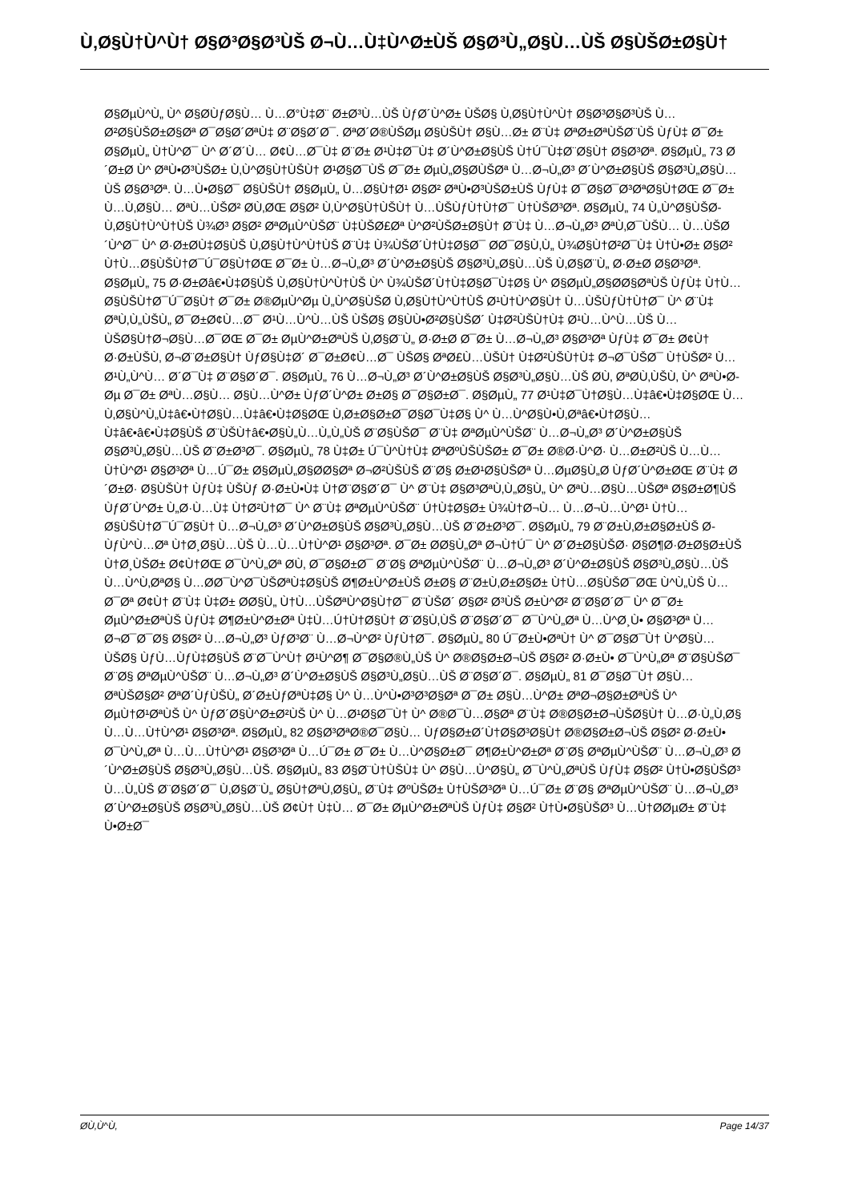Ù‚Ø§Ù†Ù^Ù† Ø§Ø³Ø§Ø³ÙŠ Ø¬Ù…Ù‡Ù^Ø±ÙŠ Ø§Ø³Ù„Ø§Ù…ÙŠ Ø§ÙŠØ±Ø§Ù†
Ø§ØµÙ^Ù„ Ù^ Ø§Ø­ÙƒØ§Ù… Ù…Ø°Ù‡Ø¨ Ø±Ø³Ù…ÙŠ ÙƒØ´Ù^Ø± ÙŠØ§ Ù‚Ø§Ù†Ù^Ù† Ø§Ø³Ø§Ø³ÙŠ Ù…Ø²Ø§ÙŠØ±Ø§Øª Ø¯Ø§Ø´ØªÙ‡ Ø¨Ø§Ø´Ø¯. ØªØ´Ø®ÙŠØµ Ø§ÙŠÙ† Ø§Ù…Ø± Ø¨Ù‡ ØªØ±ØªÙŠØ¨ÙŠ ÙƒÙ‡ Ø¯Ø± Ø§ØµÙ„ Ù†Ù^Ø¯ Ù^ Ø´Ø´Ù… Ø¢Ù…Ø¯Ù‡ Ø¨Ø± Ø¹Ù‡Ø¯Ù‡ Ø´Ù^Ø±Ø§ÙŠ Ù†Ú¯Ù‡Ø¨Ø§Ù† Ø§Ø³Øª. Ø§ØµÙ„ 73 Ø´Ø±Ø­ Ù^ ØªÙ•Ø³ÙŠØ± Ù‚Ù^Ø§Ù†ÙŠÙ† Ø¹Ø§Ø¯ÙŠ Ø¯Ø± ØµÙ„Ø§Ø­ÙŠØª Ù…Ø¬Ù„Ø³ Ø´Ù^Ø±Ø§ÙŠ Ø§Ø³Ù„Ø§Ù…ÙŠ Ø§Ø³Øª. Ù…Ù•Ø§Ø¯ Ø§ÙŠÙ† Ø§ØµÙ„ Ù…Ø§Ù†Ø¹ Ø§Ø² ØªÙ•Ø³ÙŠØ±ÙŠ ÙƒÙ‡ Ø¯Ø§Ø¯Ø³ØªØ§Ù†ØŒ Ø¯Ø± Ù…Ù‚Ø§Ù… ØªÙ…ÙŠØ² Ø­Ù‚ØŒ Ø§Ø² Ù‚Ù^Ø§Ù†ÙŠÙ† Ù…ÙŠÙƒÙ†Ù†Ø¯ Ù†ÙŠØ³Øª. Ø§ØµÙ„ 74 Ù„Ù^Ø§ÙŠØ­ Ù‚Ø§Ù†Ù^Ù†ÙŠ Ù¾Ø³ Ø§Ø² ØªØµÙ^ÙŠØ¨ Ù‡ÙŠØ£Øª Ù^Ø²ÙŠØ±Ø§Ù† Ø¨Ù‡ Ù…Ø¬Ù„Ø³ ØªÙ‚Ø¯ÙŠÙ… Ù…ÙŠØ´Ù^Ø¯ Ù^ Ø·Ø±Ø­Ù‡Ø§ÙŠ Ù‚Ø§Ù†Ù^Ù†ÙŠ Ø¨Ù‡ Ù¾ÙŠØ´Ù†Ù‡Ø§Ø¯ Ø­Ø¯Ø§Ù‚Ù„ Ù¾Ø§Ù†Ø²Ø¯Ù‡ Ù†Ù•Ø± Ø§Ø² Ù†Ù…Ø§ÙŠÙ†Ø¯Ú¯Ø§Ù†ØŒ Ø¯Ø± Ù…Ø¬Ù„Ø³ Ø´Ù^Ø±Ø§ÙŠ Ø§Ø³Ù„Ø§Ù…ÙŠ Ù‚Ø§Ø¨Ù„ Ø·Ø±Ø­ Ø§Ø³Øª. Ø§ØµÙ„ 75 Ø·Ø±Ø­â€•Ù‡Ø§ÙŠ Ù‚Ø§Ù†Ù^Ù†ÙŠ Ù^ Ù¾ÙŠØ´Ù†Ù‡Ø§Ø¯Ù‡Ø§ Ù^ Ø§ØµÙ„Ø§Ø­Ø§ØªÙŠ ÙƒÙ‡ Ù†Ù…Ø§ÙŠÙ†Ø¯Ú¯Ø§Ù† Ø¯Ø± Ø®ØµÙ^Øµ Ù„Ù^Ø§ÙŠØ­ Ù‚Ø§Ù†Ù^Ù†ÙŠ Ø¹Ù†Ù^Ø§Ù† Ù…ÙŠÙƒÙ†Ù†Ø¯ Ù^ Ø¨Ù‡ ØªÙ‚Ù„ÙŠÙ„ Ø¯Ø±Ø¢Ù…Ø¯ Ø¹Ù…Ù^Ù…ÙŠ ÙŠØ§ Ø§ÙÙ•Ø²Ø§ÙŠØ´ Ù‡Ø²ÙŠÙ†Ù‡ Ø¹Ù…Ù^Ù…ÙŠ Ù…ÙŠØ§Ù†Ø¬Ø§Ù…Ø¯ØŒ Ø¯Ø± ØµÙ^Ø±ØªÙŠ Ù‚Ø§Ø¨Ù„ Ø·Ø±Ø­ Ø¯Ø± Ù…Ø¬Ù„Ø³ Ø§Ø³Øª ÙƒÙ‡ Ø¯Ø± Ø¢Ù† Ø·Ø±ÙŠÙ‚ Ø¬Ø¨Ø±Ø§Ù† ÙƒØ§Ù‡Ø´ Ø¯Ø±Ø¢Ù…Ø¯ ÙŠØ§ ØªØ£Ù…ÙŠÙ† Ù‡Ø²ÙŠÙ†Ù‡ Ø¬Ø¯ÙŠØ¯ Ù†ÙŠØ² Ù…Ø¹Ù„Ù^Ù… Ø´Ø¯Ù‡ Ø¨Ø§Ø´Ø¯. Ø§ØµÙ„ 76 Ù…Ø¬Ù„Ø³ Ø´Ù^Ø±Ø§ÙŠ Ø§Ø³Ù„Ø§Ù…ÙŠ Ø­Ù‚ ØªØ­Ù‚ÙŠÙ‚ Ù^ ØªÙ•Ø­Øµ Ø¯Ø± ØªÙ…Ø§Ù… Ø§Ù…Ù^Ø± ÙƒØ´Ù^Ø± Ø±Ø§ Ø¯Ø§Ø±Ø¯. Ø§ØµÙ„ 77 Ø¹Ù‡Ø¯Ù†Ø§Ù…Ù‡â€•Ù‡Ø§ØŒ Ù…Ù‚Ø§Ù^Ù„Ù‡â€•Ù†Ø§Ù…Ù‡â€•Ù‡Ø§ØŒ Ù‚Ø±Ø§Ø±Ø¯Ø§Ø¯Ù‡Ø§ Ù^ Ù…Ù^Ø§Ù•Ù‚Øªâ€•Ù†Ø§Ù…Ù‡â€•â€•Ù‡Ø§ÙŠ Ø¨ÙŠÙ†â€•Ø§Ù„Ù…Ù„Ù„ÙŠ Ø¨Ø§ÙŠØ¯ Ø¨Ù‡ ØªØµÙ^ÙŠØ¨ Ù…Ø¬Ù„Ø³ Ø´Ù^Ø±Ø§ÙŠ Ø§Ø³Ù„Ø§Ù…ÙŠ Ø¨Ø±Ø³Ø¯. Ø§ØµÙ„ 78 Ù‡Ø± Ú¯Ù^Ù†Ù‡ ØªØºÙŠÙŠØ± Ø¯Ø± Ø®Ø·Ù^Ø· Ù…Ø±Ø²ÙŠ Ù…Ù…Ù†Ù^Ø¹ Ø§Ø³Øª Ù…Ú¯Ø± Ø§ØµÙ„Ø§Ø­Ø§Øª Ø¬Ø²ÙŠÙŠ Ø¨Ø§ Ø±Ø¹Ø§ÙŠØª Ù…ØµØ§Ù„Ø­ ÙƒØ´Ù^Ø±ØŒ Ø¨Ù‡ Ø´Ø±Ø· Ø§ÙŠÙ† ÙƒÙ‡ ÙŠÙƒ Ø·Ø±Ù•Ù‡ Ù†Ø¨Ø§Ø´Ø¯ Ù^ Ø¨Ù‡ Ø§Ø³ØªÙ‚Ù„Ø§Ù„ Ù^ ØªÙ…Ø§Ù…ÙŠØª Ø§Ø±Ø¶ÙŠ ÙƒØ´Ù^Ø± Ù„Ø·Ù…Ù‡ Ù†Ø²Ù†Ø¯ Ù^ Ø¨Ù‡ ØªØµÙ^ÙŠØ¨ Ú†Ù‡Ø§Ø± Ù¾Ù†Ø¬Ù… Ù…Ø¬Ù…Ù^Ø¹ Ù†Ù…Ø§ÙŠÙ†Ø¯Ú¯Ø§Ù† Ù…Ø¬Ù„Ø³ Ø´Ù^Ø±Ø§ÙŠ Ø§Ø³Ù„Ø§Ù…ÙŠ Ø¨Ø±Ø³Ø¯. Ø§ØµÙ„ 79 Ø¨Ø±Ù‚Ø±Ø§Ø±ÙŠ Ø­ÙƒÙ^Ù…Øª Ù†Ø¸Ø§Ù…ÙŠ Ù…Ù…Ù†Ù^Ø¹ Ø§Ø³Øª. Ø¯Ø± Ø­Ø§Ù„Øª Ø¬Ù†Ú¯ Ù^ Ø´Ø±Ø§ÙŠØ· Ø§Ø¶Ø·Ø±Ø§Ø±ÙŠ Ù†Ø¸ÙŠØ± Ø¢Ù†ØŒ Ø¯Ù^Ù„Øª Ø­Ù‚ Ø¯Ø§Ø±Ø¯ Ø¨Ø§ ØªØµÙ^ÙŠØ¨ Ù…Ø¬Ù„Ø³ Ø´Ù^Ø±Ø§ÙŠ Ø§Ø³Ù„Ø§Ù…ÙŠ Ù…Ù^Ù‚ØªØ§ Ù…Ø­Ø¯Ù^Ø¯ÙŠØªÙ‡Ø§ÙŠ Ø¶Ø±Ù^Ø±ÙŠ Ø±Ø§ Ø¨Ø±Ù‚Ø±Ø§Ø± Ù†Ù…Ø§ÙŠØ¯ØŒ Ù^Ù„ÙŠ Ù…Ø¯Øª Ø¢Ù† Ø¨Ù‡ Ù‡Ø± Ø­Ø§Ù„ Ù†Ù…ÙŠØªÙ^Ø§Ù†Ø¯ Ø¨ÙŠØ´ Ø§Ø² Ø³ÙŠ Ø±Ù^Ø² Ø¨Ø§Ø´Ø¯ Ù^ Ø¯Ø± ØµÙ^Ø±ØªÙŠ ÙƒÙ‡ Ø¶Ø±Ù^Ø±Øª Ù‡Ù…Ú†Ù†Ø§Ù† Ø¨Ø§Ù‚ÙŠ Ø¨Ø§Ø´Ø¯ Ø¯Ù^Ù„Øª Ù…Ù^Ø¸Ù• Ø§Ø³Øª Ù…Ø¬Ø¯Ø¯Ø§ Ø§Ø² Ù…Ø¬Ù„Ø³ ÙƒØ³Ø¨ Ù…Ø¬Ù^Ø² ÙƒÙ†Ø¯. Ø§ØµÙ„ 80 Ú¯Ø±Ù•ØªÙ† Ù^ Ø¯Ø§Ø¯Ù† Ù^Ø§Ù… ÙŠØ§ ÙƒÙ…ÙƒÙ‡Ø§ÙŠ Ø¨Ø¯Ù^Ù† Ø¹Ù^Ø¶ Ø¯Ø§Ø®Ù„ÙŠ Ù^ Ø®Ø§Ø±Ø¬ÙŠ Ø§Ø² Ø·Ø±Ù• Ø¯Ù^Ù„Øª Ø¨Ø§ÙŠØ¯ Ø¨Ø§ ØªØµÙ^ÙŠØ¨ Ù…Ø¬Ù„Ø³ Ø´Ù^Ø±Ø§ÙŠ Ø§Ø³Ù„Ø§Ù…ÙŠ Ø¨Ø§Ø´Ø¯. Ø§ØµÙ„ 81 Ø¯Ø§Ø¯Ù† Ø§Ù…ØªÙŠØ§Ø² ØªØ´ÙƒÙŠÙ„ Ø´Ø±ÙƒØªÙ‡Ø§ Ù^ Ù…Ù^Ù•Ø³Ø³Ø§Øª Ø¯Ø± Ø§Ù…Ù^Ø± ØªØ¬Ø§Ø±ØªÙŠ Ù^ ØµÙ†Ø¹ØªÙŠ Ù^ ÙƒØ´Ø§Ù^Ø±Ø²ÙŠ Ù^ Ù…Ø¹Ø§Ø¯Ù† Ù^ Ø®Ø¯Ù…Ø§Øª Ø¨Ù‡ Ø®Ø§Ø±Ø¬ÙŠØ§Ù† Ù…Ø·Ù„Ù‚Ø§ Ù…Ù…Ù†Ù^Ø¹ Ø§Ø³Øª. Ø§ØµÙ„ 82 Ø§Ø³ØªØ®Ø¯Ø§Ù… ÙƒØ§Ø±Ø´Ù†Ø§Ø³Ø§Ù† Ø®Ø§Ø±Ø¬ÙŠ Ø§Ø² Ø·Ø±Ù• Ø¯Ù^Ù„Øª Ù…Ù…Ù†Ù^Ø¹ Ø§Ø³Øª Ù…Ú¯Ø± Ø¯Ø± Ù…Ù^Ø§Ø±Ø¯ Ø¶Ø±Ù^Ø±Øª Ø¨Ø§ ØªØµÙ^ÙŠØ¨ Ù…Ø¬Ù„Ø³ Ø´Ù^Ø±Ø§ÙŠ Ø§Ø³Ù„Ø§Ù…ÙŠ. Ø§ØµÙ„ 83 Ø§Ø¨Ù†ÙŠÙ‡ Ù^ Ø§Ù…Ù^Ø§Ù„ Ø¯Ù^Ù„ØªÙŠ ÙƒÙ‡ Ø§Ø² Ù†Ù•Ø§ÙŠØ³ Ù…Ù„ÙŠ Ø¨Ø§Ø´Ø¯ Ù‚Ø§Ø¨Ù„ Ø§Ù†ØªÙ‚Ø§Ù„ Ø¨Ù‡ ØºÙŠØ± Ù†ÙŠØ³Øª Ù…Ú¯Ø± Ø¨Ø§ ØªØµÙ^ÙŠØ¨ Ù…Ø¬Ù„Ø³ Ø´Ù^Ø±Ø§ÙŠ Ø§Ø³Ù„Ø§Ù…ÙŠ Ø¢Ù† Ù‡Ù… Ø¯Ø± ØµÙ^Ø±ØªÙŠ ÙƒÙ‡ Ø§Ø² Ù†Ù•Ø§ÙŠØ³ Ù…Ù†Ø­ØµØ± Ø¨Ù‡ Ù•Ø±Ø¯
Ø­Ù‚Ù^Ù‚ Page 14/37